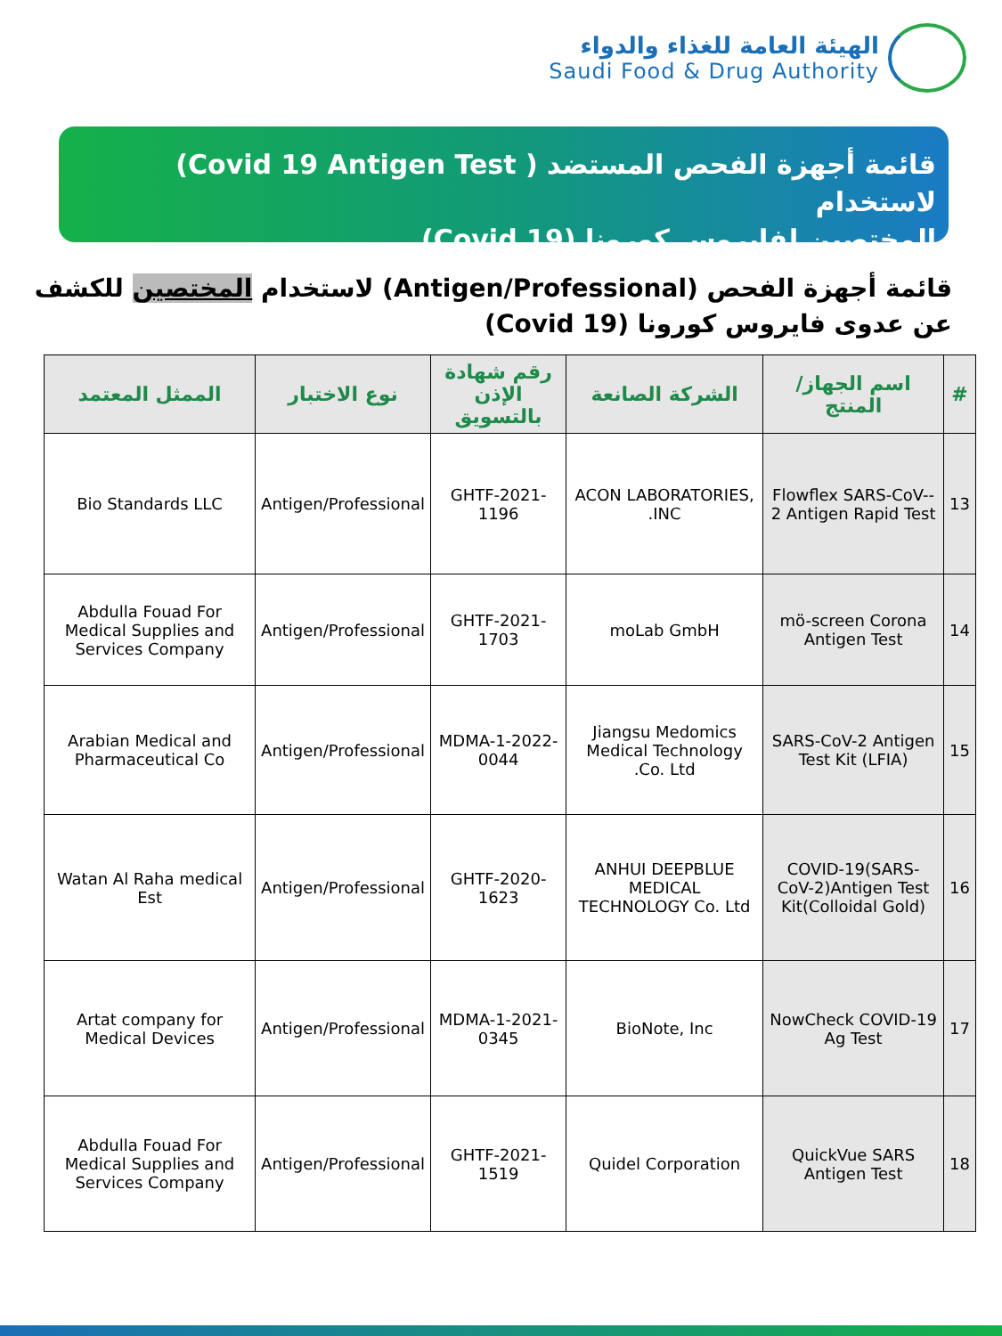الهيئة العامة للغذاء والدواء
Saudi Food & Drug Authority
قائمة أجهزة الفحص المستضد ( Covid 19 Antigen Test) لاستخدام
المختصين لفايروس كورونا (Covid 19)
قائمة أجهزة الفحص (Antigen/Professional) لاستخدام المختصين للكشف عن عدوى فايروس كورونا (Covid 19)
| # | اسم الجهاز/ المنتج | الشركة الصانعة | رقم شهادة الإذن بالتسويق | نوع الاختبار | الممثل المعتمد |
| --- | --- | --- | --- | --- | --- |
| 13 | -Flowflex SARS-CoV-2 Antigen Rapid Test | ACON LABORATORIES, INC. | GHTF-2021-1196 | Antigen/Professional | Bio Standards LLC |
| 14 | mö-screen Corona Antigen Test | moLab GmbH | GHTF-2021-1703 | Antigen/Professional | Abdulla Fouad For Medical Supplies and Services Company |
| 15 | SARS-CoV-2 Antigen Test Kit (LFIA) | Jiangsu Medomics Medical Technology Co. Ltd. | MDMA-1-2022-0044 | Antigen/Professional | Arabian Medical and Pharmaceutical Co |
| 16 | COVID-19(SARS-CoV-2)Antigen Test Kit(Colloidal Gold) | ANHUI DEEPBLUE MEDICAL TECHNOLOGY Co. Ltd | GHTF-2020-1623 | Antigen/Professional | Watan Al Raha medical Est |
| 17 | NowCheck COVID-19 Ag Test | BioNote, Inc | MDMA-1-2021-0345 | Antigen/Professional | Artat company for Medical Devices |
| 18 | QuickVue SARS Antigen Test | Quidel Corporation | GHTF-2021-1519 | Antigen/Professional | Abdulla Fouad For Medical Supplies and Services Company |